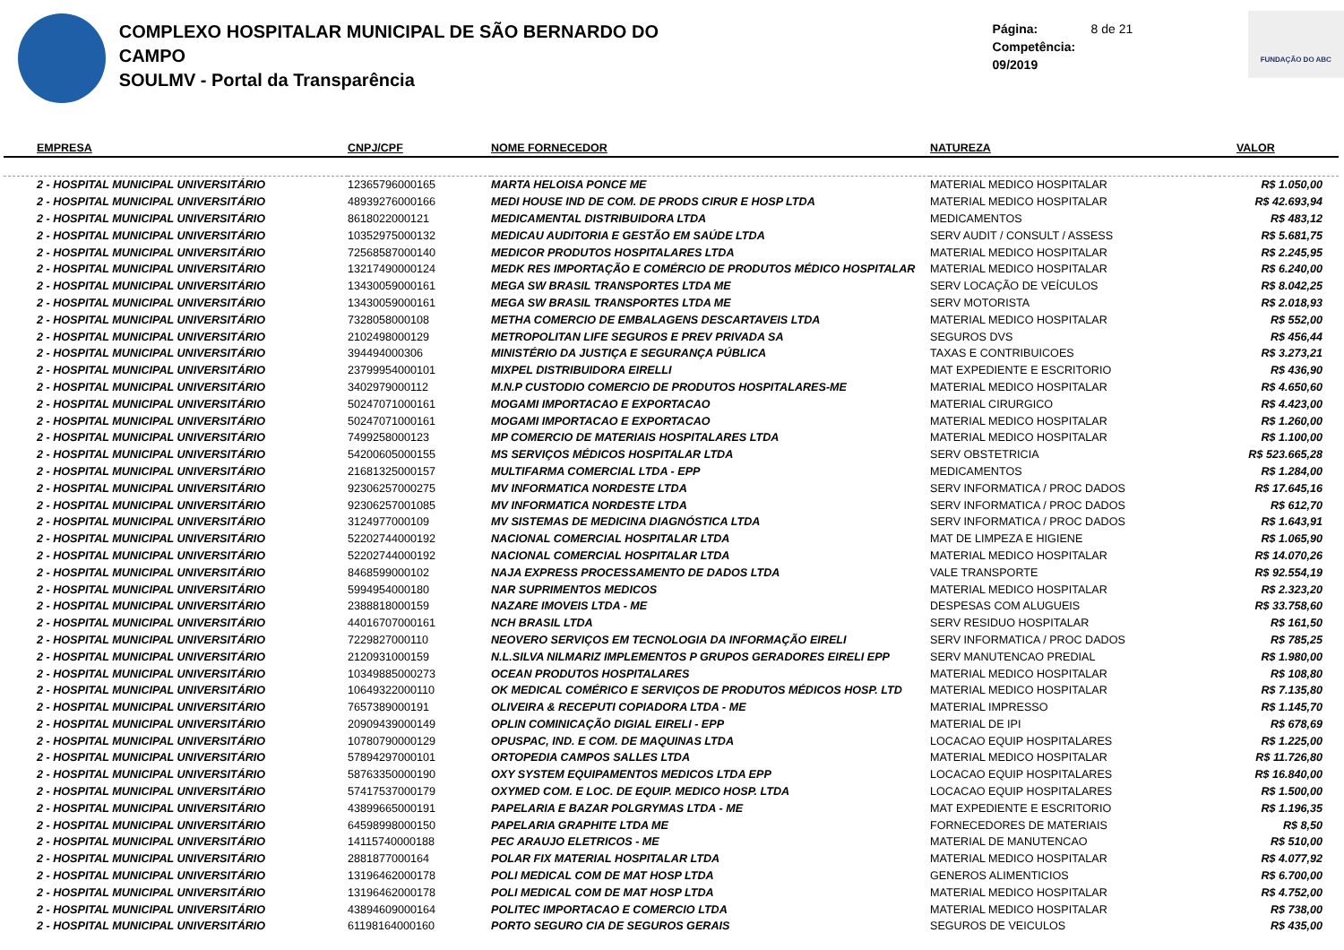COMPLEXO HOSPITALAR MUNICIPAL DE SÃO BERNARDO DO CAMPO
SOULMV - Portal da Transparência
Página: 8 de 21
Competência: 09/2019
FUNDAÇÃO DO ABC
| EMPRESA | CNPJ/CPF | NOME FORNECEDOR | NATUREZA | VALOR |
| --- | --- | --- | --- | --- |
| 2 - HOSPITAL MUNICIPAL UNIVERSITÁRIO | 12365796000165 | MARTA HELOISA PONCE ME | MATERIAL MEDICO HOSPITALAR | R$ 1.050,00 |
| 2 - HOSPITAL MUNICIPAL UNIVERSITÁRIO | 48939276000166 | MEDI HOUSE IND DE COM. DE PRODS CIRUR E HOSP LTDA | MATERIAL MEDICO HOSPITALAR | R$ 42.693,94 |
| 2 - HOSPITAL MUNICIPAL UNIVERSITÁRIO | 8618022000121 | MEDICAMENTAL DISTRIBUIDORA LTDA | MEDICAMENTOS | R$ 483,12 |
| 2 - HOSPITAL MUNICIPAL UNIVERSITÁRIO | 10352975000132 | MEDICAU AUDITORIA E GESTÃO EM SAÚDE LTDA | SERV AUDIT / CONSULT / ASSESS | R$ 5.681,75 |
| 2 - HOSPITAL MUNICIPAL UNIVERSITÁRIO | 72568587000140 | MEDICOR PRODUTOS HOSPITALARES LTDA | MATERIAL MEDICO HOSPITALAR | R$ 2.245,95 |
| 2 - HOSPITAL MUNICIPAL UNIVERSITÁRIO | 13217490000124 | MEDK RES IMPORTAÇÃO E COMÉRCIO DE PRODUTOS MÉDICO HOSPITALAR | MATERIAL MEDICO HOSPITALAR | R$ 6.240,00 |
| 2 - HOSPITAL MUNICIPAL UNIVERSITÁRIO | 13430059000161 | MEGA SW BRASIL TRANSPORTES LTDA ME | SERV LOCAÇÃO DE VEÍCULOS | R$ 8.042,25 |
| 2 - HOSPITAL MUNICIPAL UNIVERSITÁRIO | 13430059000161 | MEGA SW BRASIL TRANSPORTES LTDA ME | SERV MOTORISTA | R$ 2.018,93 |
| 2 - HOSPITAL MUNICIPAL UNIVERSITÁRIO | 7328058000108 | METHA COMERCIO DE EMBALAGENS DESCARTAVEIS LTDA | MATERIAL MEDICO HOSPITALAR | R$ 552,00 |
| 2 - HOSPITAL MUNICIPAL UNIVERSITÁRIO | 2102498000129 | METROPOLITAN LIFE SEGUROS E PREV PRIVADA SA | SEGUROS DVS | R$ 456,44 |
| 2 - HOSPITAL MUNICIPAL UNIVERSITÁRIO | 394494000306 | MINISTÉRIO DA JUSTIÇA E SEGURANÇA PÚBLICA | TAXAS E CONTRIBUICOES | R$ 3.273,21 |
| 2 - HOSPITAL MUNICIPAL UNIVERSITÁRIO | 23799954000101 | MIXPEL DISTRIBUIDORA EIRELLI | MAT EXPEDIENTE E ESCRITORIO | R$ 436,90 |
| 2 - HOSPITAL MUNICIPAL UNIVERSITÁRIO | 3402979000112 | M.N.P CUSTODIO COMERCIO DE PRODUTOS HOSPITALARES-ME | MATERIAL MEDICO HOSPITALAR | R$ 4.650,60 |
| 2 - HOSPITAL MUNICIPAL UNIVERSITÁRIO | 50247071000161 | MOGAMI IMPORTACAO E EXPORTACAO | MATERIAL CIRURGICO | R$ 4.423,00 |
| 2 - HOSPITAL MUNICIPAL UNIVERSITÁRIO | 50247071000161 | MOGAMI IMPORTACAO E EXPORTACAO | MATERIAL MEDICO HOSPITALAR | R$ 1.260,00 |
| 2 - HOSPITAL MUNICIPAL UNIVERSITÁRIO | 7499258000123 | MP COMERCIO DE MATERIAIS HOSPITALARES LTDA | MATERIAL MEDICO HOSPITALAR | R$ 1.100,00 |
| 2 - HOSPITAL MUNICIPAL UNIVERSITÁRIO | 54200605000155 | MS SERVIÇOS MÉDICOS HOSPITALAR LTDA | SERV OBSTETRICIA | R$ 523.665,28 |
| 2 - HOSPITAL MUNICIPAL UNIVERSITÁRIO | 21681325000157 | MULTIFARMA COMERCIAL LTDA - EPP | MEDICAMENTOS | R$ 1.284,00 |
| 2 - HOSPITAL MUNICIPAL UNIVERSITÁRIO | 92306257000275 | MV INFORMATICA NORDESTE LTDA | SERV INFORMATICA / PROC DADOS | R$ 17.645,16 |
| 2 - HOSPITAL MUNICIPAL UNIVERSITÁRIO | 92306257001085 | MV INFORMATICA NORDESTE LTDA | SERV INFORMATICA / PROC DADOS | R$ 612,70 |
| 2 - HOSPITAL MUNICIPAL UNIVERSITÁRIO | 3124977000109 | MV SISTEMAS DE MEDICINA DIAGNÓSTICA LTDA | SERV INFORMATICA / PROC DADOS | R$ 1.643,91 |
| 2 - HOSPITAL MUNICIPAL UNIVERSITÁRIO | 52202744000192 | NACIONAL COMERCIAL HOSPITALAR LTDA | MAT DE LIMPEZA E HIGIENE | R$ 1.065,90 |
| 2 - HOSPITAL MUNICIPAL UNIVERSITÁRIO | 52202744000192 | NACIONAL COMERCIAL HOSPITALAR LTDA | MATERIAL MEDICO HOSPITALAR | R$ 14.070,26 |
| 2 - HOSPITAL MUNICIPAL UNIVERSITÁRIO | 8468599000102 | NAJA EXPRESS PROCESSAMENTO DE DADOS LTDA | VALE TRANSPORTE | R$ 92.554,19 |
| 2 - HOSPITAL MUNICIPAL UNIVERSITÁRIO | 5994954000180 | NAR SUPRIMENTOS MEDICOS | MATERIAL MEDICO HOSPITALAR | R$ 2.323,20 |
| 2 - HOSPITAL MUNICIPAL UNIVERSITÁRIO | 2388818000159 | NAZARE IMOVEIS LTDA - ME | DESPESAS COM ALUGUEIS | R$ 33.758,60 |
| 2 - HOSPITAL MUNICIPAL UNIVERSITÁRIO | 44016707000161 | NCH BRASIL LTDA | SERV RESIDUO HOSPITALAR | R$ 161,50 |
| 2 - HOSPITAL MUNICIPAL UNIVERSITÁRIO | 7229827000110 | NEOVERO SERVIÇOS EM TECNOLOGIA DA INFORMAÇÃO EIRELI | SERV INFORMATICA / PROC DADOS | R$ 785,25 |
| 2 - HOSPITAL MUNICIPAL UNIVERSITÁRIO | 2120931000159 | N.L.SILVA NILMARIZ IMPLEMENTOS P GRUPOS GERADORES EIRELI EPP | SERV MANUTENCAO PREDIAL | R$ 1.980,00 |
| 2 - HOSPITAL MUNICIPAL UNIVERSITÁRIO | 10349885000273 | OCEAN PRODUTOS HOSPITALARES | MATERIAL MEDICO HOSPITALAR | R$ 108,80 |
| 2 - HOSPITAL MUNICIPAL UNIVERSITÁRIO | 10649322000110 | OK MEDICAL COMÉRICO E SERVIÇOS DE PRODUTOS MÉDICOS HOSP. LTD | MATERIAL MEDICO HOSPITALAR | R$ 7.135,80 |
| 2 - HOSPITAL MUNICIPAL UNIVERSITÁRIO | 7657389000191 | OLIVEIRA & RECEPUTI COPIADORA LTDA - ME | MATERIAL IMPRESSO | R$ 1.145,70 |
| 2 - HOSPITAL MUNICIPAL UNIVERSITÁRIO | 20909439000149 | OPLIN COMINICAÇÃO DIGIAL EIRELI - EPP | MATERIAL DE IPI | R$ 678,69 |
| 2 - HOSPITAL MUNICIPAL UNIVERSITÁRIO | 10780790000129 | OPUSPAC, IND. E COM. DE MAQUINAS LTDA | LOCACAO EQUIP HOSPITALARES | R$ 1.225,00 |
| 2 - HOSPITAL MUNICIPAL UNIVERSITÁRIO | 57894297000101 | ORTOPEDIA CAMPOS SALLES LTDA | MATERIAL MEDICO HOSPITALAR | R$ 11.726,80 |
| 2 - HOSPITAL MUNICIPAL UNIVERSITÁRIO | 58763350000190 | OXY SYSTEM EQUIPAMENTOS MEDICOS LTDA EPP | LOCACAO EQUIP HOSPITALARES | R$ 16.840,00 |
| 2 - HOSPITAL MUNICIPAL UNIVERSITÁRIO | 57417537000179 | OXYMED COM. E LOC. DE EQUIP. MEDICO HOSP. LTDA | LOCACAO EQUIP HOSPITALARES | R$ 1.500,00 |
| 2 - HOSPITAL MUNICIPAL UNIVERSITÁRIO | 43899665000191 | PAPELARIA E BAZAR POLGRYMAS LTDA - ME | MAT EXPEDIENTE E ESCRITORIO | R$ 1.196,35 |
| 2 - HOSPITAL MUNICIPAL UNIVERSITÁRIO | 64598998000150 | PAPELARIA GRAPHITE LTDA ME | FORNECEDORES DE MATERIAIS | R$ 8,50 |
| 2 - HOSPITAL MUNICIPAL UNIVERSITÁRIO | 14115740000188 | PEC ARAUJO ELETRICOS - ME | MATERIAL DE MANUTENCAO | R$ 510,00 |
| 2 - HOSPITAL MUNICIPAL UNIVERSITÁRIO | 2881877000164 | POLAR FIX MATERIAL HOSPITALAR LTDA | MATERIAL MEDICO HOSPITALAR | R$ 4.077,92 |
| 2 - HOSPITAL MUNICIPAL UNIVERSITÁRIO | 13196462000178 | POLI MEDICAL COM DE MAT HOSP LTDA | GENEROS ALIMENTICIOS | R$ 6.700,00 |
| 2 - HOSPITAL MUNICIPAL UNIVERSITÁRIO | 13196462000178 | POLI MEDICAL COM DE MAT HOSP LTDA | MATERIAL MEDICO HOSPITALAR | R$ 4.752,00 |
| 2 - HOSPITAL MUNICIPAL UNIVERSITÁRIO | 43894609000164 | POLITEC IMPORTACAO E COMERCIO LTDA | MATERIAL MEDICO HOSPITALAR | R$ 738,00 |
| 2 - HOSPITAL MUNICIPAL UNIVERSITÁRIO | 61198164000160 | PORTO SEGURO CIA DE SEGUROS GERAIS | SEGUROS DE VEICULOS | R$ 435,00 |